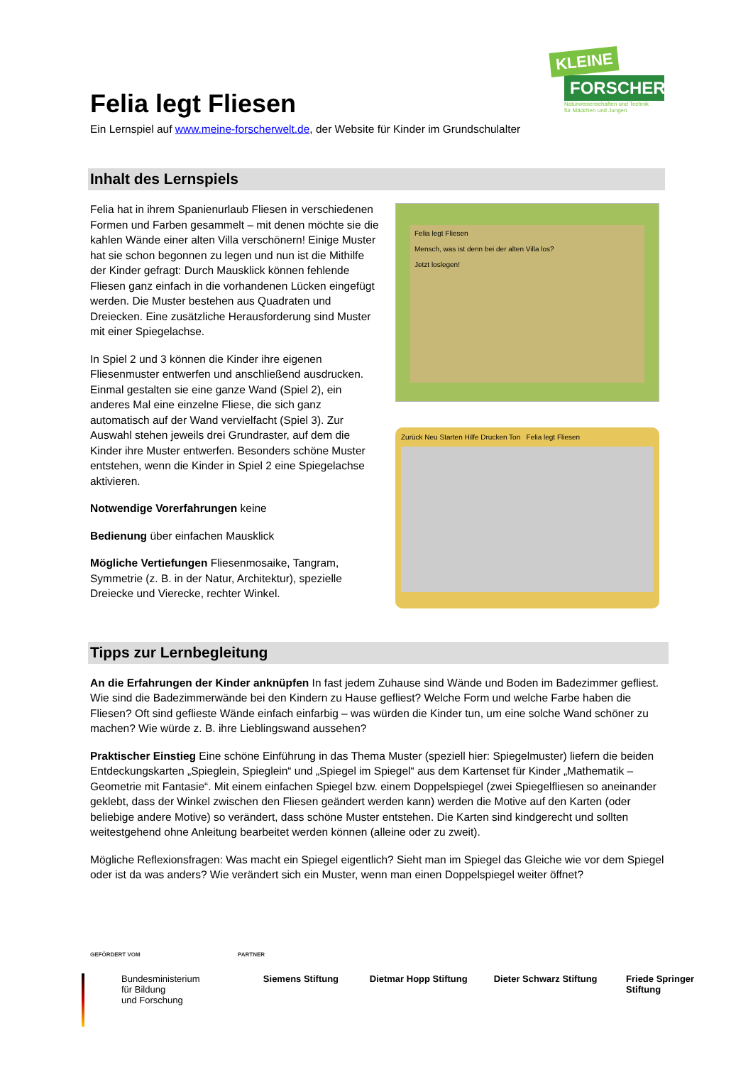KLEINE
FORSCHER
Naturwissenschaften und Technik
für Mädchen und Jungen
Felia legt Fliesen
Ein Lernspiel auf www.meine-forscherwelt.de, der Website für Kinder im Grundschulalter
Inhalt des Lernspiels
Felia hat in ihrem Spanienurlaub Fliesen in verschiedenen Formen und Farben gesammelt – mit denen möchte sie die kahlen Wände einer alten Villa verschönern! Einige Muster hat sie schon begonnen zu legen und nun ist die Mithilfe der Kinder gefragt: Durch Mausklick können fehlende Fliesen ganz einfach in die vorhandenen Lücken eingefügt werden. Die Muster bestehen aus Quadraten und Dreiecken. Eine zusätzliche Herausforderung sind Muster mit einer Spiegelachse.
In Spiel 2 und 3 können die Kinder ihre eigenen Fliesenmuster entwerfen und anschließend ausdrucken. Einmal gestalten sie eine ganze Wand (Spiel 2), ein anderes Mal eine einzelne Fliese, die sich ganz automatisch auf der Wand vervielfacht (Spiel 3). Zur Auswahl stehen jeweils drei Grundraster, auf dem die Kinder ihre Muster entwerfen. Besonders schöne Muster entstehen, wenn die Kinder in Spiel 2 eine Spiegelachse aktivieren.
Notwendige Vorerfahrungen keine
Bedienung über einfachen Mausklick
Mögliche Vertiefungen Fliesenmosaike, Tangram, Symmetrie (z. B. in der Natur, Architektur), spezielle Dreiecke und Vierecke, rechter Winkel.
Felia legt Fliesen
Mensch, was ist denn bei der alten Villa los?
Jetzt loslegen!
Zurück Neu Starten Hilfe Drucken Ton Felia legt Fliesen
Tipps zur Lernbegleitung
An die Erfahrungen der Kinder anknüpfen In fast jedem Zuhause sind Wände und Boden im Badezimmer gefliest. Wie sind die Badezimmerwände bei den Kindern zu Hause gefliest? Welche Form und welche Farbe haben die Fliesen? Oft sind geflieste Wände einfach einfarbig – was würden die Kinder tun, um eine solche Wand schöner zu machen? Wie würde z. B. ihre Lieblingswand aussehen?
Praktischer Einstieg Eine schöne Einführung in das Thema Muster (speziell hier: Spiegelmuster) liefern die beiden Entdeckungskarten „Spieglein, Spieglein“ und „Spiegel im Spiegel“ aus dem Kartenset für Kinder „Mathematik – Geometrie mit Fantasie“. Mit einem einfachen Spiegel bzw. einem Doppelspiegel (zwei Spiegelfliesen so aneinander geklebt, dass der Winkel zwischen den Fliesen geändert werden kann) werden die Motive auf den Karten (oder beliebige andere Motive) so verändert, dass schöne Muster entstehen. Die Karten sind kindgerecht und sollten weitestgehend ohne Anleitung bearbeitet werden können (alleine oder zu zweit).
Mögliche Reflexionsfragen: Was macht ein Spiegel eigentlich? Sieht man im Spiegel das Gleiche wie vor dem Spiegel oder ist da was anders? Wie verändert sich ein Muster, wenn man einen Doppelspiegel weiter öffnet?
GEFÖRDERT VOM PARTNER
Bundesministerium
für Bildung
und Forschung
Siemens Stiftung Dietmar Hopp Stiftung Dieter Schwarz Stiftung Friede Springer Stiftung